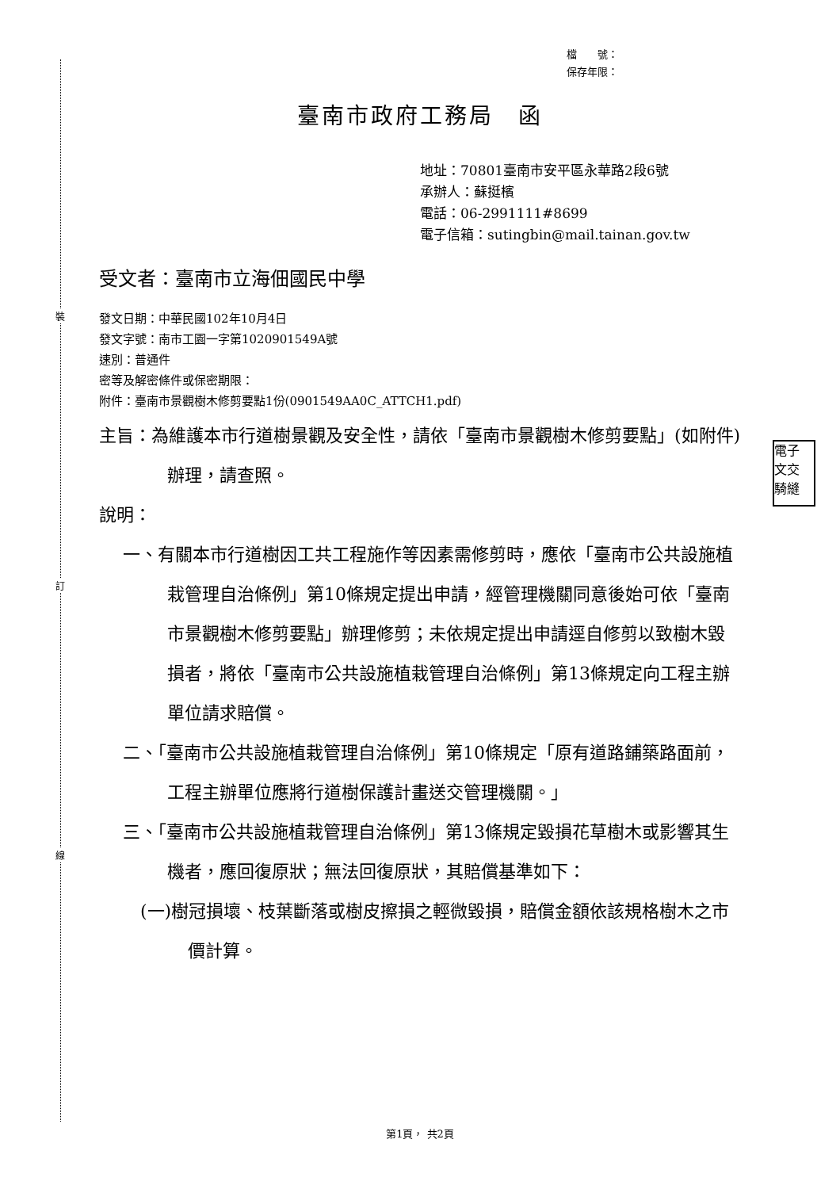裝
訂
線
電子
文交
騎縫
檔　　號：
保存年限：
臺南市政府工務局　函
地址：70801臺南市安平區永華路2段6號
承辦人：蘇挺檳
電話：06-2991111#8699
電子信箱：sutingbin@mail.tainan.gov.tw
受文者：臺南市立海佃國民中學
發文日期：中華民國102年10月4日
發文字號：南市工園一字第1020901549A號
速別：普通件
密等及解密條件或保密期限：
附件：臺南市景觀樹木修剪要點1份(0901549AA0C_ATTCH1.pdf)
主旨：為維護本市行道樹景觀及安全性，請依「臺南市景觀樹木修剪要點」(如附件)辦理，請查照。
說明：
一、有關本市行道樹因工共工程施作等因素需修剪時，應依「臺南市公共設施植栽管理自治條例」第10條規定提出申請，經管理機關同意後始可依「臺南市景觀樹木修剪要點」辦理修剪；未依規定提出申請逕自修剪以致樹木毀損者，將依「臺南市公共設施植栽管理自治條例」第13條規定向工程主辦單位請求賠償。
二、「臺南市公共設施植栽管理自治條例」第10條規定「原有道路鋪築路面前，工程主辦單位應將行道樹保護計畫送交管理機關。」
三、「臺南市公共設施植栽管理自治條例」第13條規定毀損花草樹木或影響其生機者，應回復原狀；無法回復原狀，其賠償基準如下：
(一)樹冠損壞、枝葉斷落或樹皮擦損之輕微毀損，賠償金額依該規格樹木之市價計算。
第1頁， 共2頁